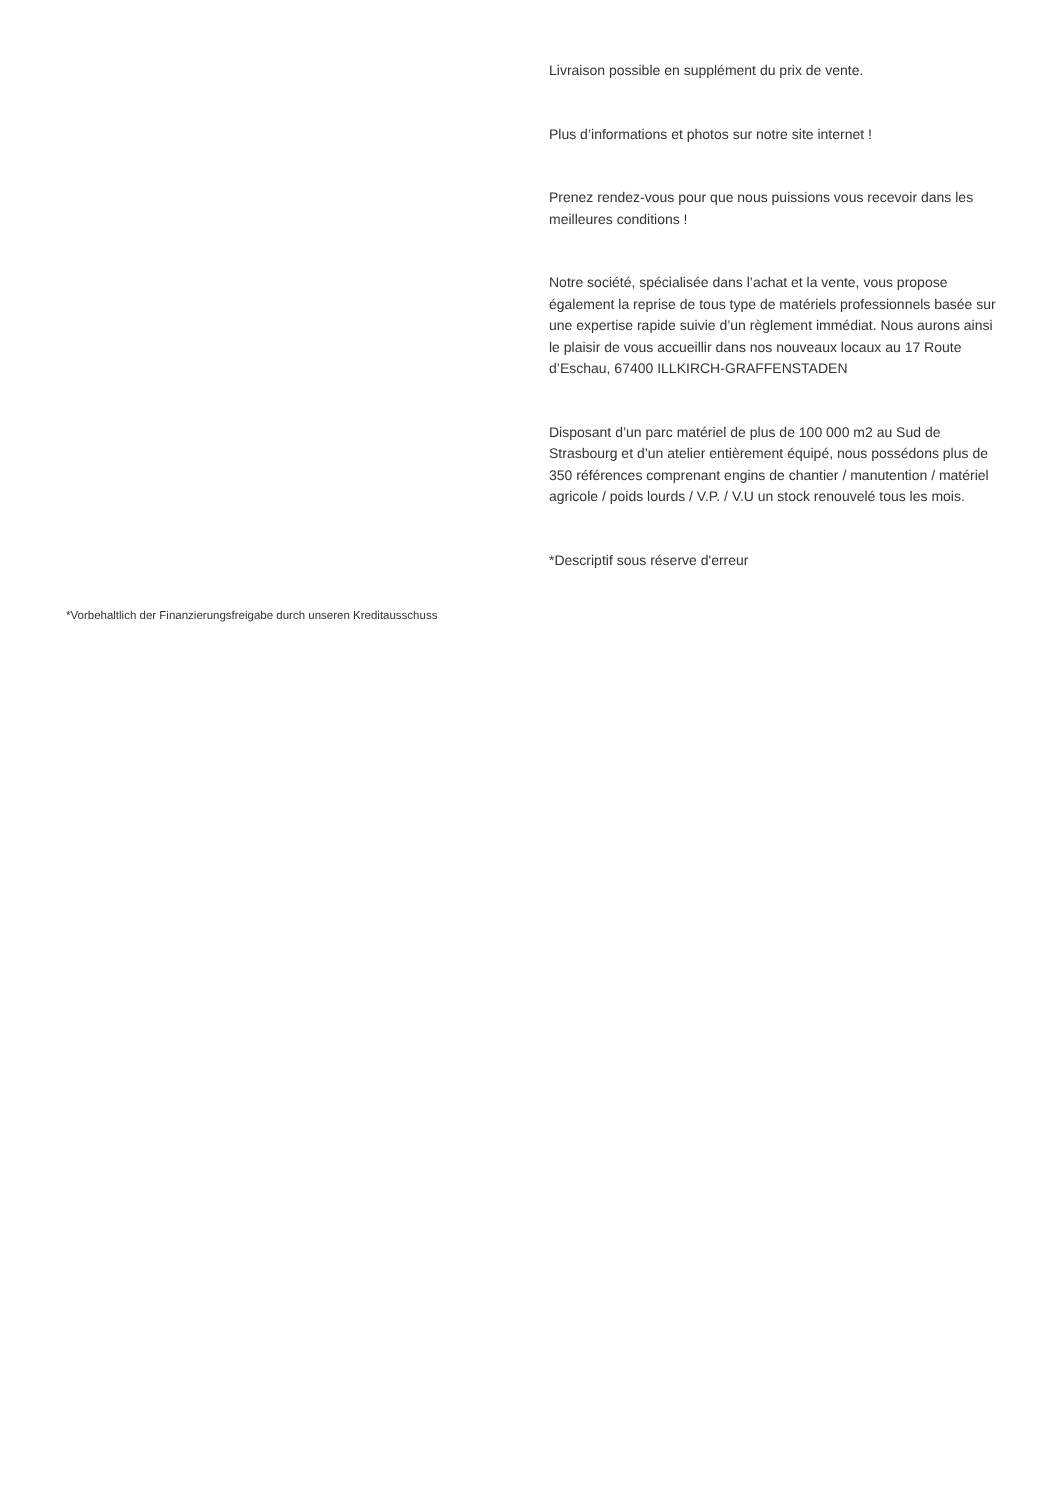Livraison possible en supplément du prix de vente.
Plus d’informations et photos sur notre site internet !
Prenez rendez-vous pour que nous puissions vous recevoir dans les meilleures conditions !
Notre société, spécialisée dans l’achat et la vente, vous propose également la reprise de tous type de matériels professionnels basée sur une expertise rapide suivie d’un règlement immédiat. Nous aurons ainsi le plaisir de vous accueillir dans nos nouveaux locaux au 17 Route d’Eschau, 67400 ILLKIRCH-GRAFFENSTADEN
Disposant d’un parc matériel de plus de 100 000 m2 au Sud de Strasbourg et d’un atelier entièrement équipé, nous possédons plus de 350 références comprenant engins de chantier / manutention / matériel agricole / poids lourds / V.P. / V.U un stock renouvelé tous les mois.
*Descriptif sous réserve d'erreur
*Vorbehaltlich der Finanzierungsfreigabe durch unseren Kreditausschuss